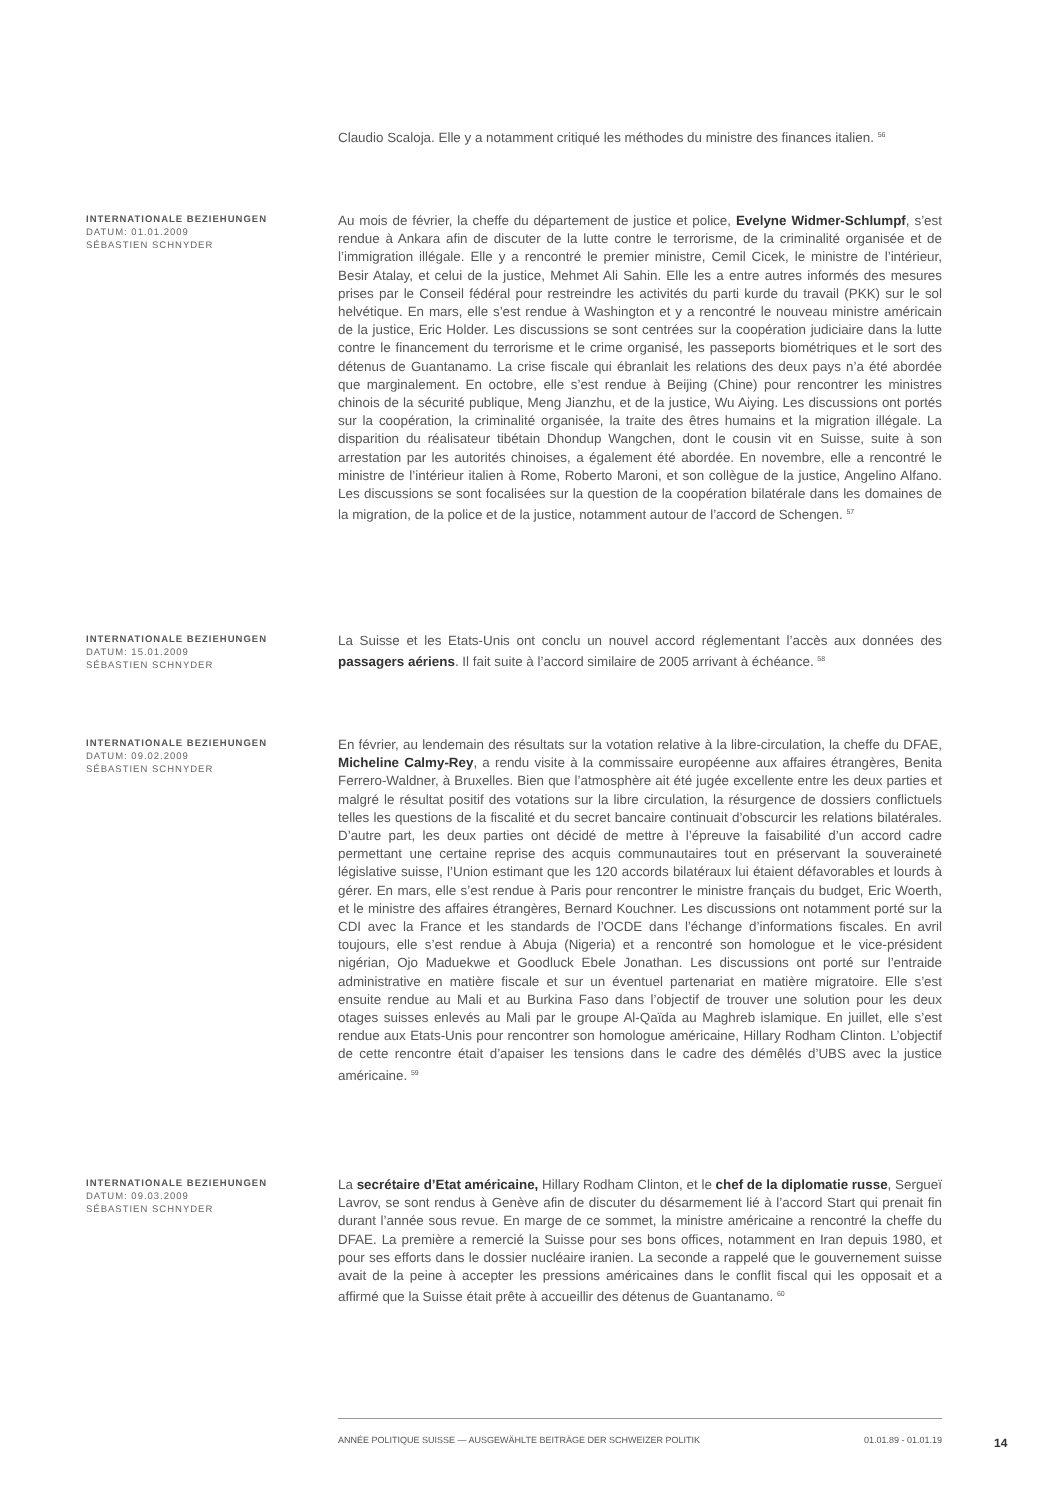Claudio Scaloja. Elle y a notamment critiqué les méthodes du ministre des finances italien. <sup>56</sup>
INTERNATIONALE BEZIEHUNGEN
DATUM: 01.01.2009
SÉBASTIEN SCHNYDER
Au mois de février, la cheffe du département de justice et police, Evelyne Widmer-Schlumpf, s’est rendue à Ankara afin de discuter de la lutte contre le terrorisme, de la criminalité organisée et de l’immigration illégale. Elle y a rencontré le premier ministre, Cemil Cicek, le ministre de l’intérieur, Besir Atalay, et celui de la justice, Mehmet Ali Sahin. Elle les a entre autres informés des mesures prises par le Conseil fédéral pour restreindre les activités du parti kurde du travail (PKK) sur le sol helvétique. En mars, elle s’est rendue à Washington et y a rencontré le nouveau ministre américain de la justice, Eric Holder. Les discussions se sont centrées sur la coopération judiciaire dans la lutte contre le financement du terrorisme et le crime organisé, les passeports biométriques et le sort des détenus de Guantanamo. La crise fiscale qui ébranlait les relations des deux pays n’a été abordée que marginalement. En octobre, elle s’est rendue à Beijing (Chine) pour rencontrer les ministres chinois de la sécurité publique, Meng Jianzhu, et de la justice, Wu Aiying. Les discussions ont portés sur la coopération, la criminalité organisée, la traite des êtres humains et la migration illégale. La disparition du réalisateur tibétain Dhondup Wangchen, dont le cousin vit en Suisse, suite à son arrestation par les autorités chinoises, a également été abordée. En novembre, elle a rencontré le ministre de l’intérieur italien à Rome, Roberto Maroni, et son collègue de la justice, Angelino Alfano. Les discussions se sont focalisées sur la question de la coopération bilatérale dans les domaines de la migration, de la police et de la justice, notamment autour de l’accord de Schengen. <sup>57</sup>
INTERNATIONALE BEZIEHUNGEN
DATUM: 15.01.2009
SÉBASTIEN SCHNYDER
La Suisse et les Etats-Unis ont conclu un nouvel accord réglementant l’accès aux données des passagers aériens. Il fait suite à l’accord similaire de 2005 arrivant à échéance. <sup>58</sup>
INTERNATIONALE BEZIEHUNGEN
DATUM: 09.02.2009
SÉBASTIEN SCHNYDER
En février, au lendemain des résultats sur la votation relative à la libre-circulation, la cheffe du DFAE, Micheline Calmy-Rey, a rendu visite à la commissaire européenne aux affaires étrangères, Benita Ferrero-Waldner, à Bruxelles. Bien que l’atmosphère ait été jugée excellente entre les deux parties et malgré le résultat positif des votations sur la libre circulation, la résurgence de dossiers conflictuels telles les questions de la fiscalité et du secret bancaire continuait d’obscurcir les relations bilatérales. D’autre part, les deux parties ont décidé de mettre à l’épreuve la faisabilité d’un accord cadre permettant une certaine reprise des acquis communautaires tout en préservant la souveraineté législative suisse, l’Union estimant que les 120 accords bilatéraux lui étaient défavorables et lourds à gérer. En mars, elle s’est rendue à Paris pour rencontrer le ministre français du budget, Eric Woerth, et le ministre des affaires étrangères, Bernard Kouchner. Les discussions ont notamment porté sur la CDI avec la France et les standards de l’OCDE dans l’échange d’informations fiscales. En avril toujours, elle s’est rendue à Abuja (Nigeria) et a rencontré son homologue et le vice-président nigérian, Ojo Maduekwe et Goodluck Ebele Jonathan. Les discussions ont porté sur l’entraide administrative en matière fiscale et sur un éventuel partenariat en matière migratoire. Elle s’est ensuite rendue au Mali et au Burkina Faso dans l’objectif de trouver une solution pour les deux otages suisses enlevés au Mali par le groupe Al-Qaïda au Maghreb islamique. En juillet, elle s’est rendue aux Etats-Unis pour rencontrer son homologue américaine, Hillary Rodham Clinton. L’objectif de cette rencontre était d’apaiser les tensions dans le cadre des démêlés d’UBS avec la justice américaine. <sup>59</sup>
INTERNATIONALE BEZIEHUNGEN
DATUM: 09.03.2009
SÉBASTIEN SCHNYDER
La secrétaire d’Etat américaine, Hillary Rodham Clinton, et le chef de la diplomatie russe, Sergueï Lavrov, se sont rendus à Genève afin de discuter du désarmement lié à l’accord Start qui prenait fin durant l’année sous revue. En marge de ce sommet, la ministre américaine a rencontré la cheffe du DFAE. La première a remercié la Suisse pour ses bons offices, notamment en Iran depuis 1980, et pour ses efforts dans le dossier nucléaire iranien. La seconde a rappelé que le gouvernement suisse avait de la peine à accepter les pressions américaines dans le conflit fiscal qui les opposait et a affirmé que la Suisse était prête à accueillir des détenus de Guantanamo. <sup>60</sup>
ANNÉE POLITIQUE SUISSE — AUSGEWÄHLTE BEITRÄGE DER SCHWEIZER POLITIK 01.01.89 - 01.01.19
14